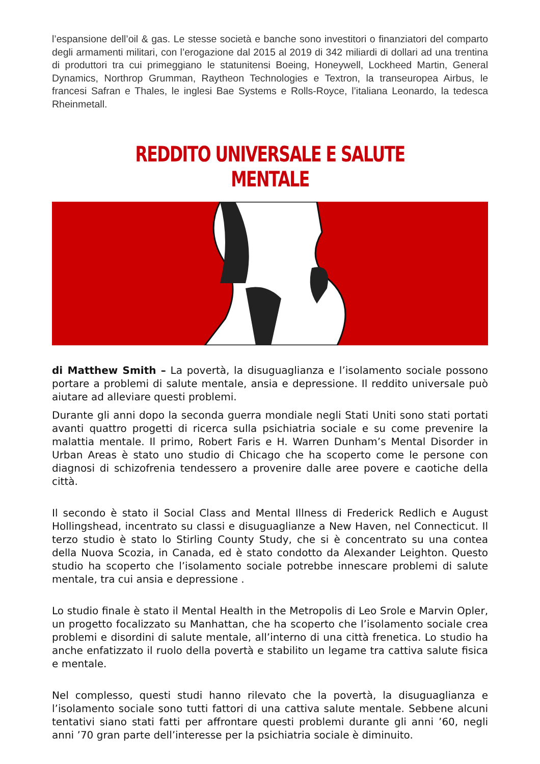l’espansione dell’oil & gas. Le stesse società e banche sono investitori o finanziatori del comparto degli armamenti militari, con l’erogazione dal 2015 al 2019 di 342 miliardi di dollari ad una trentina di produttori tra cui primeggiano le statunitensi Boeing, Honeywell, Lockheed Martin, General Dynamics, Northrop Grumman, Raytheon Technologies e Textron, la transeuropea Airbus, le francesi Safran e Thales, le inglesi Bae Systems e Rolls-Royce, l’italiana Leonardo, la tedesca Rheinmetall.
REDDITO UNIVERSALE E SALUTE MENTALE
di Matthew Smith – La povertà, la disuguaglianza e l’isolamento sociale possono portare a problemi di salute mentale, ansia e depressione. Il reddito universale può aiutare ad alleviare questi problemi.
Durante gli anni dopo la seconda guerra mondiale negli Stati Uniti sono stati portati avanti quattro progetti di ricerca sulla psichiatria sociale e su come prevenire la malattia mentale. Il primo, Robert Faris e H. Warren Dunham’s Mental Disorder in Urban Areas è stato uno studio di Chicago che ha scoperto come le persone con diagnosi di schizofrenia tendessero a provenire dalle aree povere e caotiche della città.
Il secondo è stato il Social Class and Mental Illness di Frederick Redlich e August Hollingshead, incentrato su classi e disuguaglianze a New Haven, nel Connecticut. Il terzo studio è stato lo Stirling County Study, che si è concentrato su una contea della Nuova Scozia, in Canada, ed è stato condotto da Alexander Leighton. Questo studio ha scoperto che l’isolamento sociale potrebbe innescare problemi di salute mentale, tra cui ansia e depressione .
Lo studio finale è stato il Mental Health in the Metropolis di Leo Srole e Marvin Opler, un progetto focalizzato su Manhattan, che ha scoperto che l’isolamento sociale crea problemi e disordini di salute mentale, all’interno di una città frenetica. Lo studio ha anche enfatizzato il ruolo della povertà e stabilito un legame tra cattiva salute fisica e mentale.
Nel complesso, questi studi hanno rilevato che la povertà, la disuguaglianza e l’isolamento sociale sono tutti fattori di una cattiva salute mentale. Sebbene alcuni tentativi siano stati fatti per affrontare questi problemi durante gli anni ’60, negli anni ’70 gran parte dell’interesse per la psichiatria sociale è diminuito.